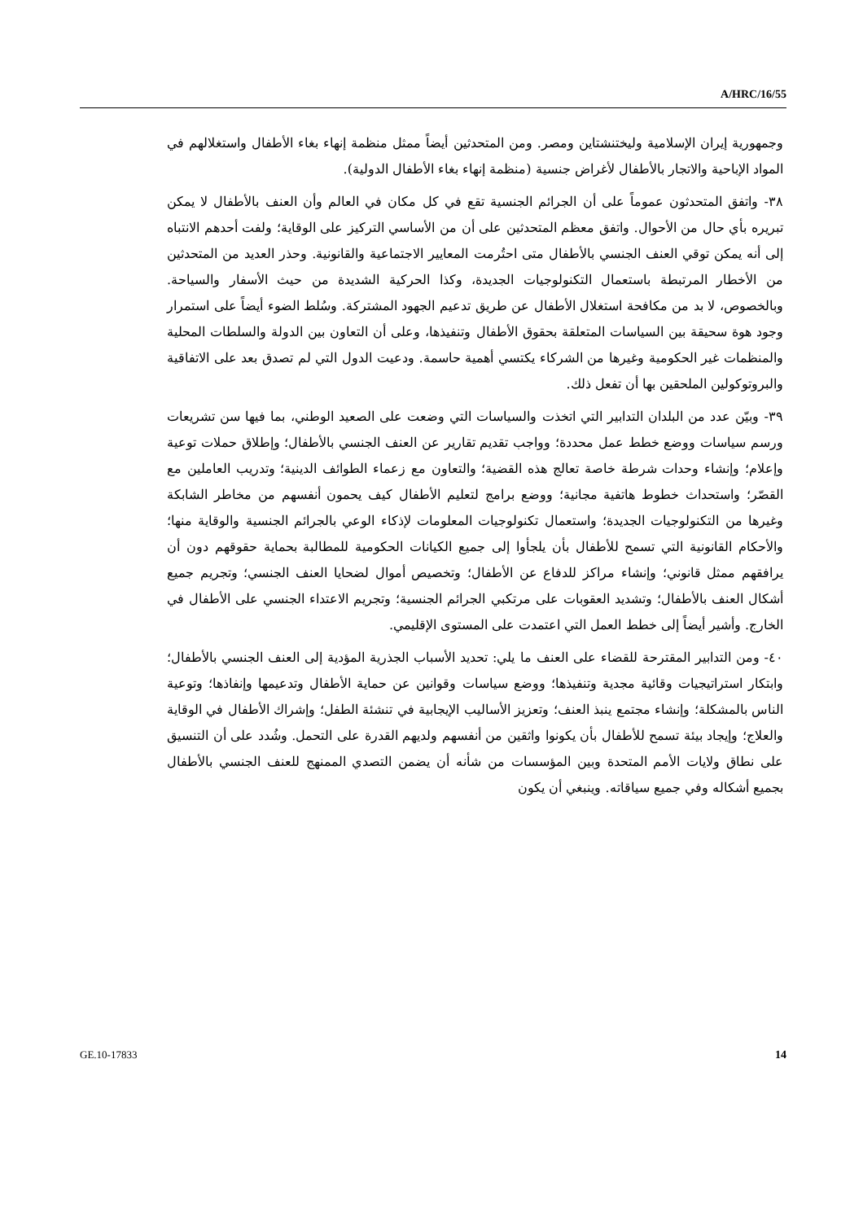A/HRC/16/55
وجمهورية إيران الإسلامية وليختنشتاين ومصر. ومن المتحدثين أيضاً ممثل منظمة إنهاء بغاء الأطفال واستغلالهم في المواد الإباحية والاتجار بالأطفال لأغراض جنسية (منظمة إنهاء بغاء الأطفال الدولية).
٣٨- واتفق المتحدثون عموماً على أن الجرائم الجنسية تقع في كل مكان في العالم وأن العنف بالأطفال لا يمكن تبريره بأي حال من الأحوال. واتفق معظم المتحدثين على أن من الأساسي التركيز على الوقاية؛ ولفت أحدهم الانتباه إلى أنه يمكن توقي العنف الجنسي بالأطفال متى احتُرمت المعايير الاجتماعية والقانونية. وحذر العديد من المتحدثين من الأخطار المرتبطة باستعمال التكنولوجيات الجديدة، وكذا الحركية الشديدة من حيث الأسفار والسياحة. وبالخصوص، لا بد من مكافحة استغلال الأطفال عن طريق تدعيم الجهود المشتركة. وسُلط الضوء أيضاً على استمرار وجود هوة سحيقة بين السياسات المتعلقة بحقوق الأطفال وتنفيذها، وعلى أن التعاون بين الدولة والسلطات المحلية والمنظمات غير الحكومية وغيرها من الشركاء يكتسي أهمية حاسمة. ودعيت الدول التي لم تصدق بعد على الاتفاقية والبروتوكولين الملحقين بها أن تفعل ذلك.
٣٩- وبيّن عدد من البلدان التدابير التي اتخذت والسياسات التي وضعت على الصعيد الوطني، بما فيها سن تشريعات ورسم سياسات ووضع خطط عمل محددة؛ وواجب تقديم تقارير عن العنف الجنسي بالأطفال؛ وإطلاق حملات توعية وإعلام؛ وإنشاء وحدات شرطة خاصة تعالج هذه القضية؛ والتعاون مع زعماء الطوائف الدينية؛ وتدريب العاملين مع القصّر؛ واستحداث خطوط هاتفية مجانية؛ ووضع برامج لتعليم الأطفال كيف يحمون أنفسهم من مخاطر الشابكة وغيرها من التكنولوجيات الجديدة؛ واستعمال تكنولوجيات المعلومات لإذكاء الوعي بالجرائم الجنسية والوقاية منها؛ والأحكام القانونية التي تسمح للأطفال بأن يلجأوا إلى جميع الكيانات الحكومية للمطالبة بحماية حقوقهم دون أن يرافقهم ممثل قانوني؛ وإنشاء مراكز للدفاع عن الأطفال؛ وتخصيص أموال لضحايا العنف الجنسي؛ وتجريم جميع أشكال العنف بالأطفال؛ وتشديد العقوبات على مرتكبي الجرائم الجنسية؛ وتجريم الاعتداء الجنسي على الأطفال في الخارج. وأشير أيضاً إلى خطط العمل التي اعتمدت على المستوى الإقليمي.
٤٠- ومن التدابير المقترحة للقضاء على العنف ما يلي: تحديد الأسباب الجذرية المؤدية إلى العنف الجنسي بالأطفال؛ وابتكار استراتيجيات وقائية مجدية وتنفيذها؛ ووضع سياسات وقوانين عن حماية الأطفال وتدعيمها وإنفاذها؛ وتوعية الناس بالمشكلة؛ وإنشاء مجتمع ينبذ العنف؛ وتعزيز الأساليب الإيجابية في تنشئة الطفل؛ وإشراك الأطفال في الوقاية والعلاج؛ وإيجاد بيئة تسمح للأطفال بأن يكونوا واثقين من أنفسهم ولديهم القدرة على التحمل. وشُدد على أن التنسيق على نطاق ولايات الأمم المتحدة وبين المؤسسات من شأنه أن يضمن التصدي الممنهج للعنف الجنسي بالأطفال بجميع أشكاله وفي جميع سياقاته. وينبغي أن يكون
GE.10-17833 14